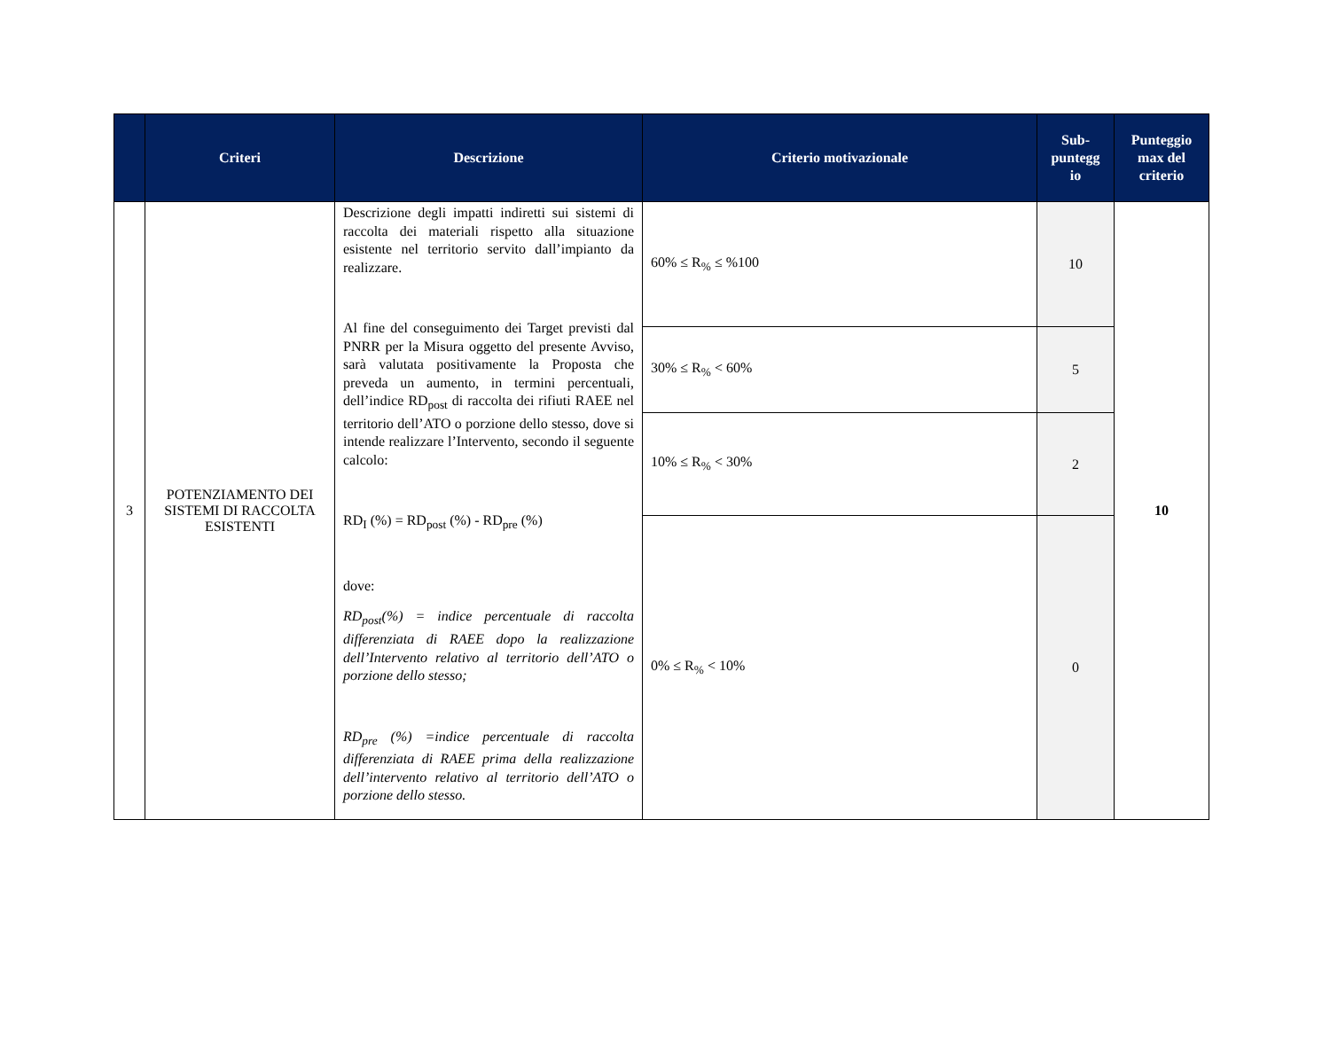| | Criteri | Descrizione | Criterio motivazionale | Sub- puntegg io | Punteggio max del criterio |
| --- | --- | --- | --- | --- | --- |
| 3 | POTENZIAMENTO DEI SISTEMI DI RACCOLTA ESISTENTI | Descrizione degli impatti indiretti sui sistemi di raccolta dei materiali rispetto alla situazione esistente nel territorio servito dall’impianto da realizzare. Al fine del conseguimento dei Target previsti dal PNRR per la Misura oggetto del presente Avviso, sarà valutata positivamente la Proposta che preveda un aumento, in termini percentuali, dell’indice RD<sub>post</sub> di raccolta dei rifiuti RAEE nel territorio dell’ATO o porzione dello stesso, dove si intende realizzare l’Intervento, secondo il seguente calcolo: RD<sub>I</sub> (%) = RD<sub>post</sub> (%) - RD<sub>pre</sub> (%) dove: RD<sub>post</sub>(%) = indice percentuale di raccolta differenziata di RAEE dopo la realizzazione dell’Intervento relativo al territorio dell’ATO o porzione dello stesso; RD<sub>pre</sub> (%) =indice percentuale di raccolta differenziata di RAEE prima della realizzazione dell’intervento relativo al territorio dell’ATO o porzione dello stesso. | 60% ≤ R<sub>%</sub> ≤ %100 | 10 | 10 |
| | | | 30% ≤ R<sub>%</sub> < 60% | 5 | |
| | | | 10% ≤ R<sub>%</sub> < 30% | 2 | |
| | | | 0% ≤ R<sub>%</sub> < 10% | 0 | |